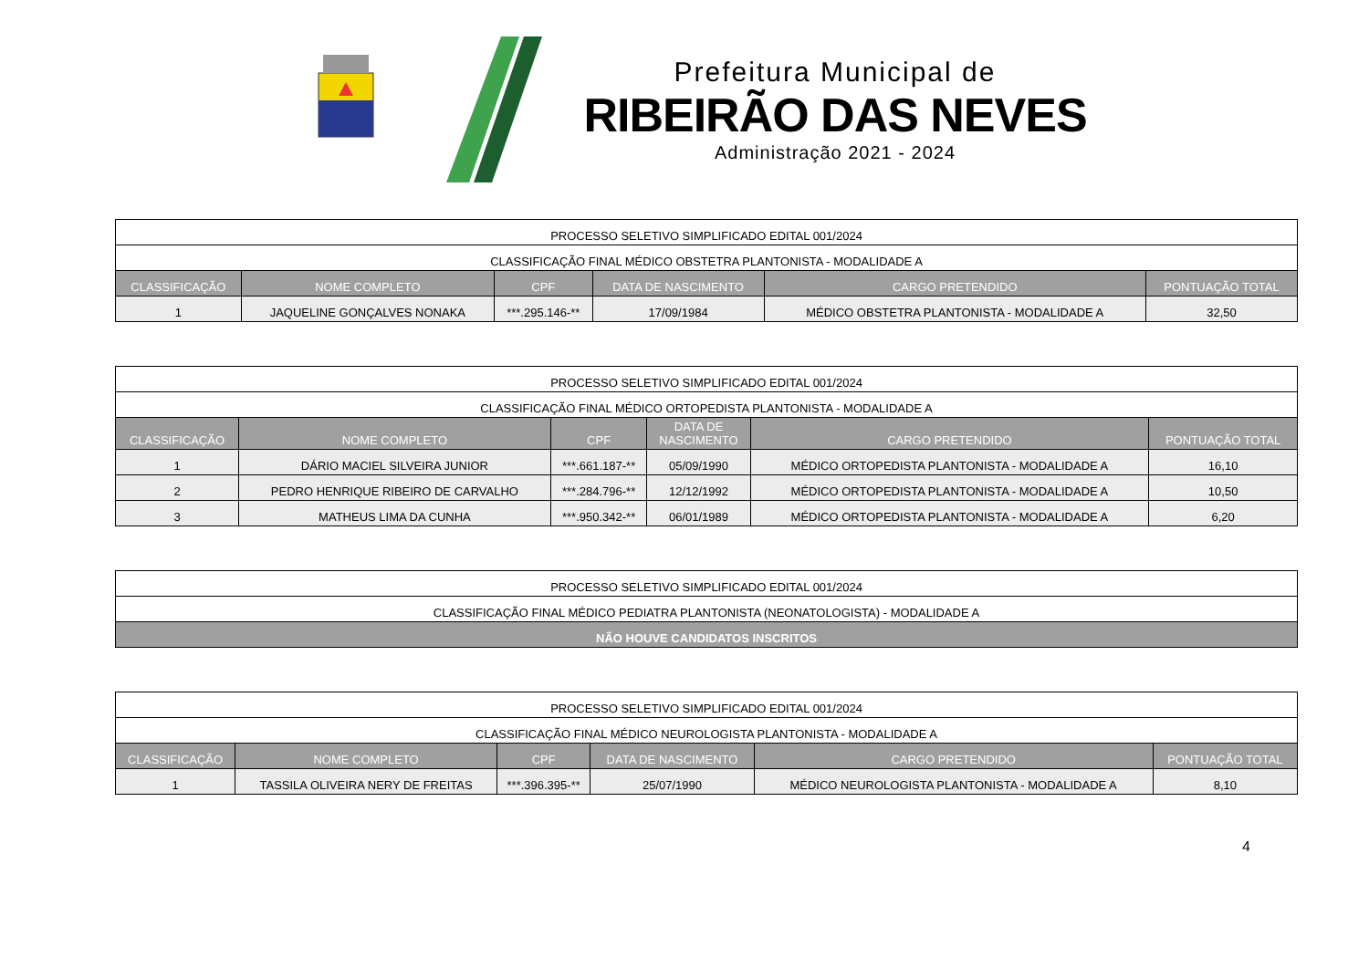Prefeitura Municipal de
RIBEIRÃO DAS NEVES
Administração 2021 - 2024
| PROCESSO SELETIVO SIMPLIFICADO EDITAL 001/2024 | | | | | |
| CLASSIFICAÇÃO FINAL MÉDICO OBSTETRA PLANTONISTA - MODALIDADE A | | | | | |
| CLASSIFICAÇÃO | NOME COMPLETO | CPF | DATA DE NASCIMENTO | CARGO PRETENDIDO | PONTUAÇÃO TOTAL |
| 1 | JAQUELINE GONÇALVES NONAKA | ***.295.146-** | 17/09/1984 | MÉDICO OBSTETRA PLANTONISTA - MODALIDADE A | 32,50 |
| PROCESSO SELETIVO SIMPLIFICADO EDITAL 001/2024 | | | | | |
| CLASSIFICAÇÃO FINAL MÉDICO ORTOPEDISTA PLANTONISTA - MODALIDADE A | | | | | |
| CLASSIFICAÇÃO | NOME COMPLETO | CPF | DATA DE NASCIMENTO | CARGO PRETENDIDO | PONTUAÇÃO TOTAL |
| 1 | DÁRIO MACIEL SILVEIRA JUNIOR | ***.661.187-** | 05/09/1990 | MÉDICO ORTOPEDISTA PLANTONISTA - MODALIDADE A | 16,10 |
| 2 | PEDRO HENRIQUE RIBEIRO DE CARVALHO | ***.284.796-** | 12/12/1992 | MÉDICO ORTOPEDISTA PLANTONISTA - MODALIDADE A | 10,50 |
| 3 | MATHEUS LIMA DA CUNHA | ***.950.342-** | 06/01/1989 | MÉDICO ORTOPEDISTA PLANTONISTA - MODALIDADE A | 6,20 |
| PROCESSO SELETIVO SIMPLIFICADO EDITAL 001/2024 |
| CLASSIFICAÇÃO FINAL MÉDICO PEDIATRA PLANTONISTA (NEONATOLOGISTA) - MODALIDADE A |
| NÃO HOUVE CANDIDATOS INSCRITOS |
| PROCESSO SELETIVO SIMPLIFICADO EDITAL 001/2024 | | | | | |
| CLASSIFICAÇÃO FINAL MÉDICO NEUROLOGISTA PLANTONISTA - MODALIDADE A | | | | | |
| CLASSIFICAÇÃO | NOME COMPLETO | CPF | DATA DE NASCIMENTO | CARGO PRETENDIDO | PONTUAÇÃO TOTAL |
| 1 | TASSILA OLIVEIRA NERY DE FREITAS | ***.396.395-** | 25/07/1990 | MÉDICO NEUROLOGISTA PLANTONISTA - MODALIDADE A | 8,10 |
4